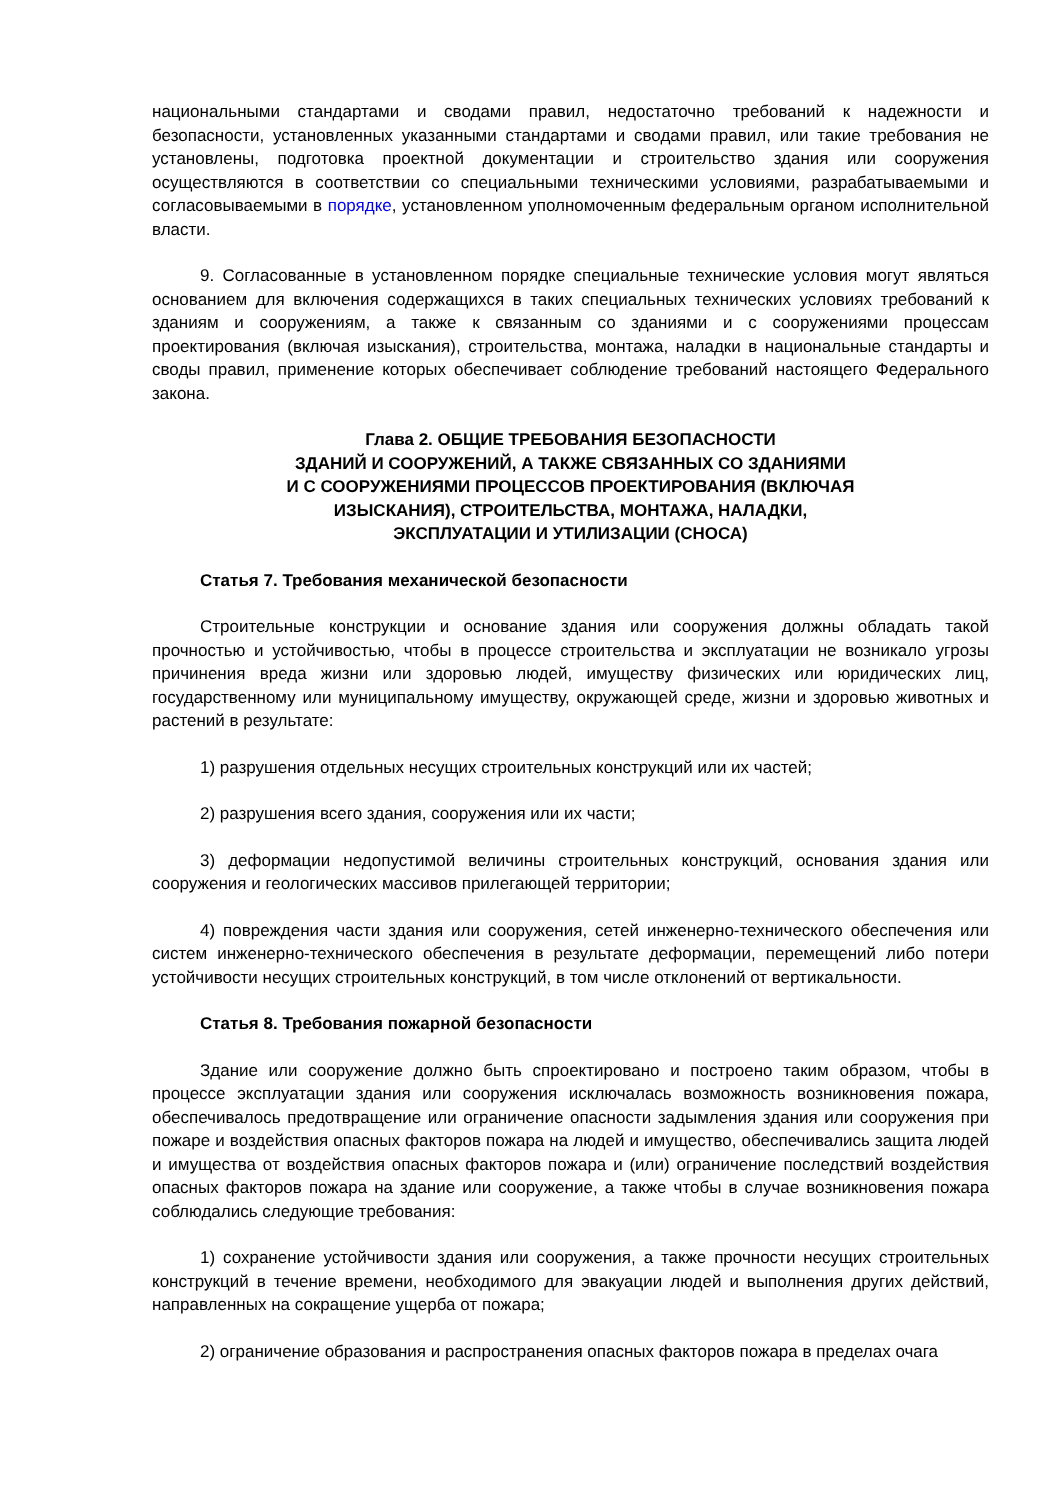национальными стандартами и сводами правил, недостаточно требований к надежности и безопасности, установленных указанными стандартами и сводами правил, или такие требования не установлены, подготовка проектной документации и строительство здания или сооружения осуществляются в соответствии со специальными техническими условиями, разрабатываемыми и согласовываемыми в порядке, установленном уполномоченным федеральным органом исполнительной власти.
9. Согласованные в установленном порядке специальные технические условия могут являться основанием для включения содержащихся в таких специальных технических условиях требований к зданиям и сооружениям, а также к связанным со зданиями и с сооружениями процессам проектирования (включая изыскания), строительства, монтажа, наладки в национальные стандарты и своды правил, применение которых обеспечивает соблюдение требований настоящего Федерального закона.
Глава 2. ОБЩИЕ ТРЕБОВАНИЯ БЕЗОПАСНОСТИ
ЗДАНИЙ И СООРУЖЕНИЙ, А ТАКЖЕ СВЯЗАННЫХ СО ЗДАНИЯМИ
И С СООРУЖЕНИЯМИ ПРОЦЕССОВ ПРОЕКТИРОВАНИЯ (ВКЛЮЧАЯ
ИЗЫСКАНИЯ), СТРОИТЕЛЬСТВА, МОНТАЖА, НАЛАДКИ,
ЭКСПЛУАТАЦИИ И УТИЛИЗАЦИИ (СНОСА)
Статья 7. Требования механической безопасности
Строительные конструкции и основание здания или сооружения должны обладать такой прочностью и устойчивостью, чтобы в процессе строительства и эксплуатации не возникало угрозы причинения вреда жизни или здоровью людей, имуществу физических или юридических лиц, государственному или муниципальному имуществу, окружающей среде, жизни и здоровью животных и растений в результате:
1) разрушения отдельных несущих строительных конструкций или их частей;
2) разрушения всего здания, сооружения или их части;
3) деформации недопустимой величины строительных конструкций, основания здания или сооружения и геологических массивов прилегающей территории;
4) повреждения части здания или сооружения, сетей инженерно-технического обеспечения или систем инженерно-технического обеспечения в результате деформации, перемещений либо потери устойчивости несущих строительных конструкций, в том числе отклонений от вертикальности.
Статья 8. Требования пожарной безопасности
Здание или сооружение должно быть спроектировано и построено таким образом, чтобы в процессе эксплуатации здания или сооружения исключалась возможность возникновения пожара, обеспечивалось предотвращение или ограничение опасности задымления здания или сооружения при пожаре и воздействия опасных факторов пожара на людей и имущество, обеспечивались защита людей и имущества от воздействия опасных факторов пожара и (или) ограничение последствий воздействия опасных факторов пожара на здание или сооружение, а также чтобы в случае возникновения пожара соблюдались следующие требования:
1) сохранение устойчивости здания или сооружения, а также прочности несущих строительных конструкций в течение времени, необходимого для эвакуации людей и выполнения других действий, направленных на сокращение ущерба от пожара;
2) ограничение образования и распространения опасных факторов пожара в пределах очага